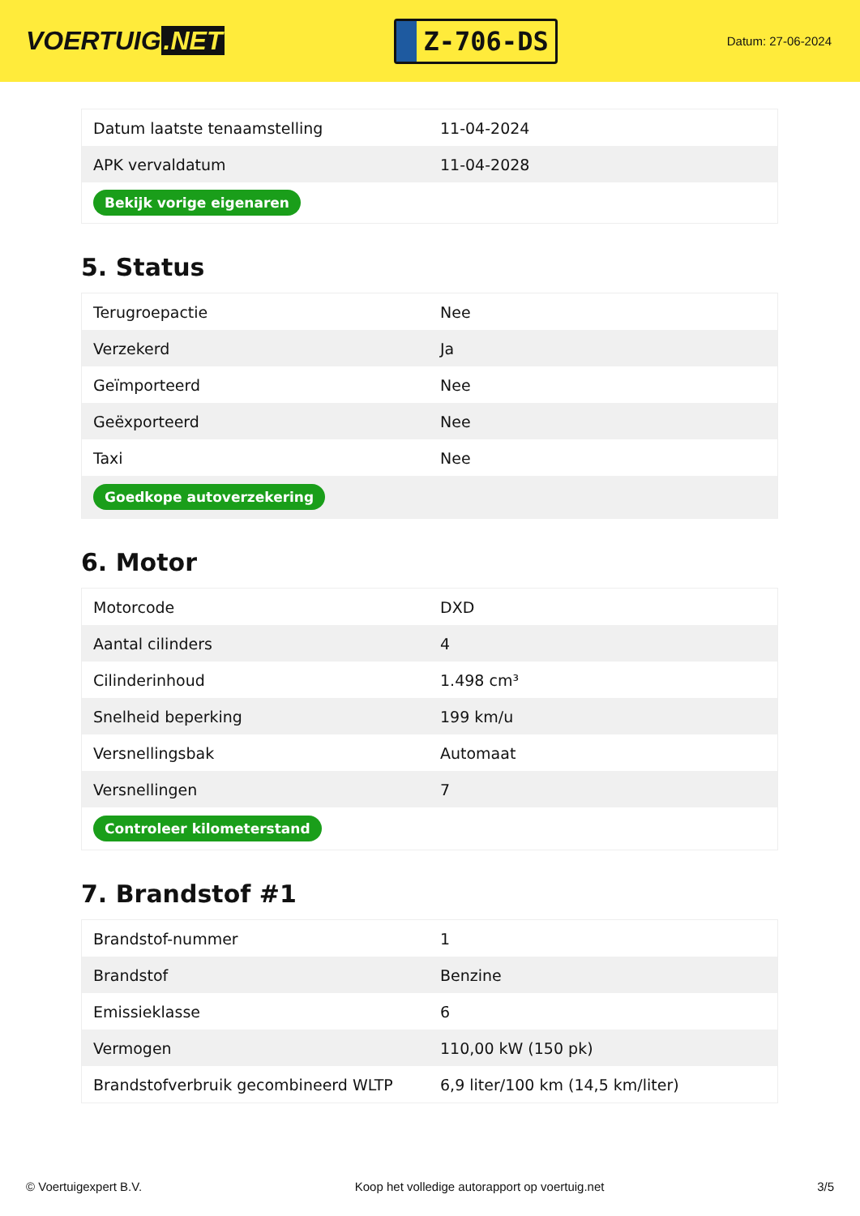VOERTUIG.NET
Z-706-DS
Datum: 27-06-2024
| Datum laatste tenaamstelling | 11-04-2024 |
| APK vervaldatum | 11-04-2028 |
| Bekijk vorige eigenaren | |
5. Status
| Terugroepactie | Nee |
| Verzekerd | Ja |
| Geïmporteerd | Nee |
| Geëxporteerd | Nee |
| Taxi | Nee |
| Goedkope autoverzekering | |
6. Motor
| Motorcode | DXD |
| Aantal cilinders | 4 |
| Cilinderinhoud | 1.498 cm³ |
| Snelheid beperking | 199 km/u |
| Versnellingsbak | Automaat |
| Versnellingen | 7 |
| Controleer kilometerstand | |
7. Brandstof #1
| Brandstof-nummer | 1 |
| Brandstof | Benzine |
| Emissieklasse | 6 |
| Vermogen | 110,00 kW (150 pk) |
| Brandstofverbruik gecombineerd WLTP | 6,9 liter/100 km (14,5 km/liter) |
© Voertuigexpert B.V. Koop het volledige autorapport op voertuig.net 3/5